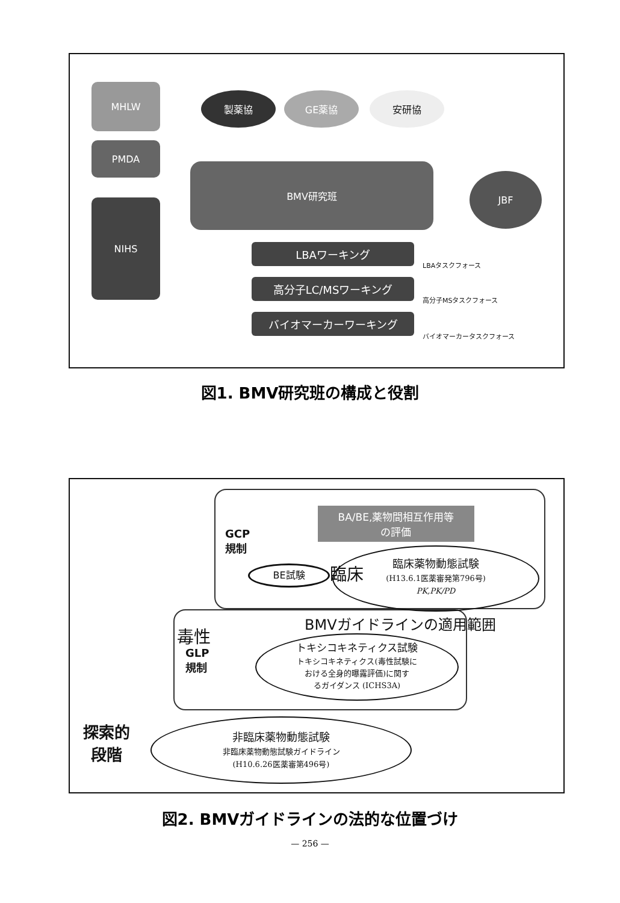MHLW
PMDA
NIHS
製薬協 GE薬協 安研協
BMV研究班
JBF
LBAワーキング
高分子LC/MSワーキング
バイオマーカーワーキング
LBAタスクフォース
高分子MSタスクフォース
バイオマーカータスクフォース
図1. BMV研究班の構成と役割
BA/BE,薬物間相互作用等
の評価
GCP
規制
BE試験 臨床
臨床薬物動態試験
(H13.6.1医薬審発第796号)
PK,PK/PD
BMVガイドラインの適用範囲
毒性
GLP
規制
トキシコキネティクス試験
トキシコキネティクス(毒性試験に
おける全身的曝露評価)に関す
るガイダンス (ICHS3A)
探索的
段階
非臨床薬物動態試験
非臨床薬物動態試験ガイドライン
(H10.6.26医薬審第496号)
図2. BMVガイドラインの法的な位置づけ
— 256 —